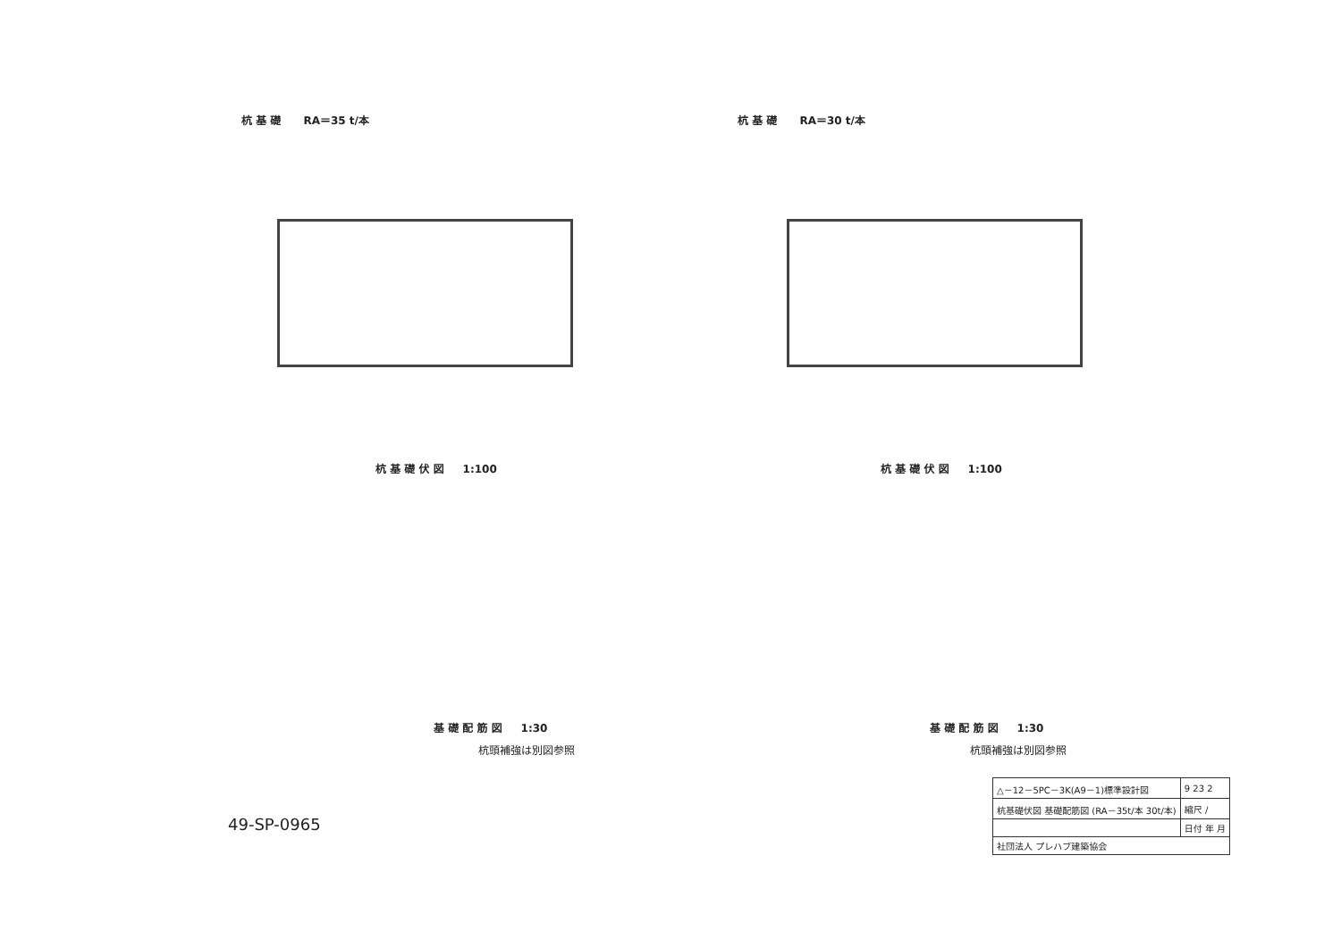杭 基 礎 RA＝35 t/本 杭 基 礎 RA＝30 t/本
杭 基 礎 伏 図 1:100 杭 基 礎 伏 図 1:100
基 礎 配 筋 図 1:30
杭頭補強は別図参照
基 礎 配 筋 図 1:30
杭頭補強は別図参照
49-SP-0965
| △－12－5PC－3K(A9－1)標準設計図 | 9 23 2 |
| 杭基礎伏図 基礎配筋図 (RA－35t/本 30t/本) | 縮尺 / |
| | 日付 年 月 |
| 社団法人 プレハブ建築協会 | |